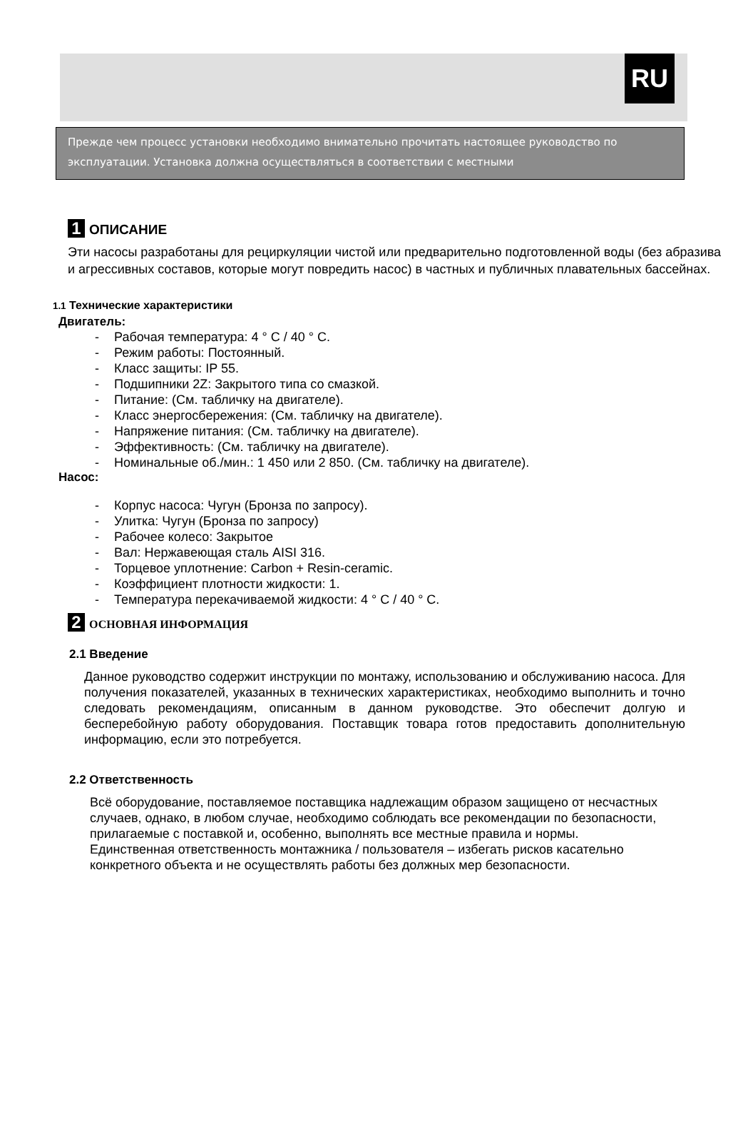RU
Прежде чем процесс установки необходимо внимательно прочитать настоящее руководство по эксплуатации. Установка должна осуществляться в соответствии с местными
1 ОПИСАНИЕ
Эти насосы разработаны для рециркуляции чистой или предварительно подготовленной воды (без абразива и агрессивных составов, которые могут повредить насос) в частных и публичных плавательных бассейнах.
1.1 Технические характеристики
Двигатель:
- Рабочая температура: 4 ° C / 40 ° C.
- Режим работы: Постоянный.
- Класс защиты: IP 55.
- Подшипники 2Z: Закрытого типа со смазкой.
- Питание: (См. табличку на двигателе).
- Класс энергосбережения: (См. табличку на двигателе).
- Напряжение питания: (См. табличку на двигателе).
- Эффективность: (См. табличку на двигателе).
- Номинальные об./мин.: 1 450 или 2 850. (См. табличку на двигателе).
Насос:
- Корпус насоса: Чугун (Бронза по запросу).
- Улитка: Чугун (Бронза по запросу)
- Рабочее колесо: Закрытое
- Вал: Нержавеющая сталь AISI 316.
- Торцевое уплотнение: Carbon + Resin-ceramic.
- Коэффициент плотности жидкости: 1.
- Температура перекачиваемой жидкости: 4 ° C / 40 ° C.
2 ОСНОВНАЯ ИНФОРМАЦИЯ
2.1 Введение
Данное руководство содержит инструкции по монтажу, использованию и обслуживанию насоса. Для получения показателей, указанных в технических характеристиках, необходимо выполнить и точно следовать рекомендациям, описанным в данном руководстве. Это обеспечит долгую и бесперебойную работу оборудования. Поставщик товара готов предоставить дополнительную информацию, если это потребуется.
2.2 Ответственность
Всё оборудование, поставляемое поставщика надлежащим образом защищено от несчастных случаев, однако, в любом случае, необходимо соблюдать все рекомендации по безопасности, прилагаемые с поставкой и, особенно, выполнять все местные правила и нормы.
Единственная ответственность монтажника / пользователя – избегать рисков касательно конкретного объекта и не осуществлять работы без должных мер безопасности.